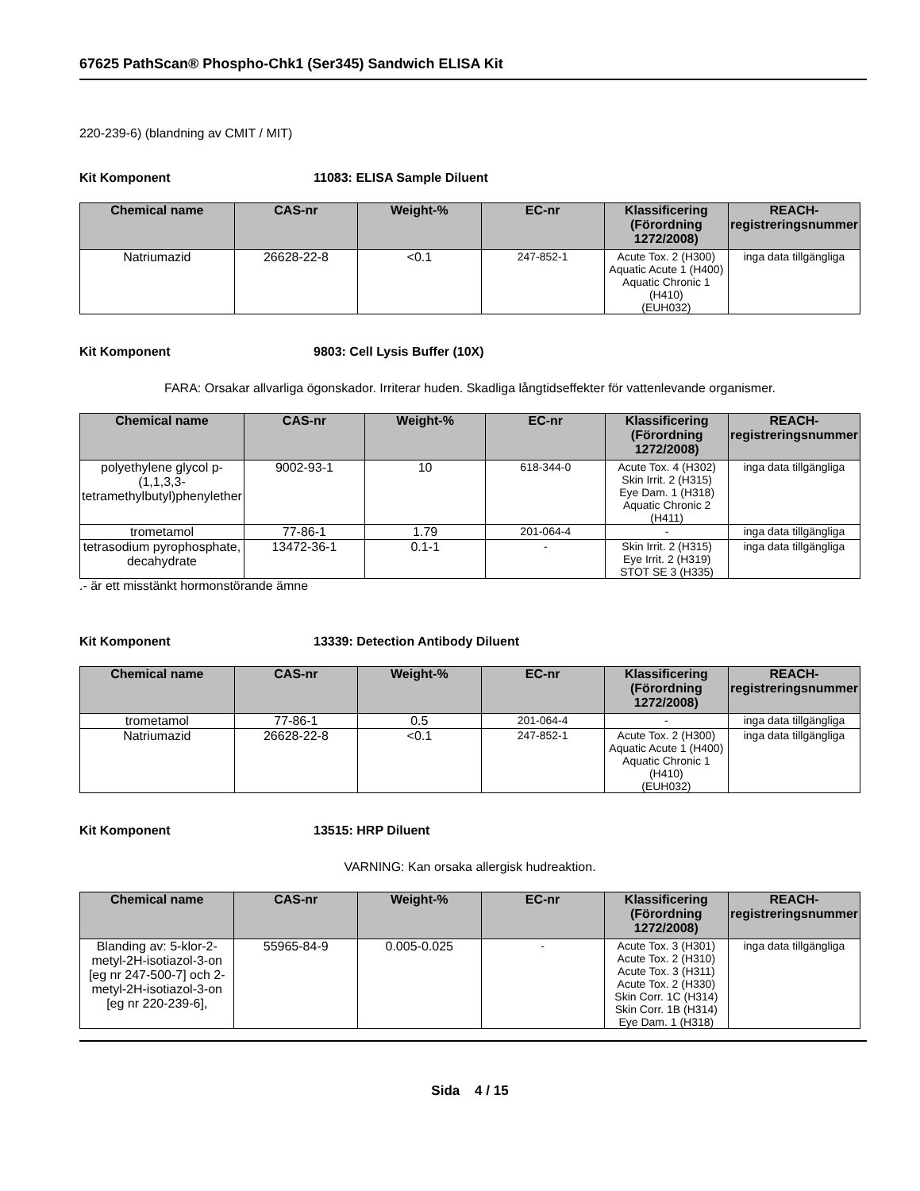67625 PathScan® Phospho-Chk1 (Ser345) Sandwich ELISA Kit
220-239-6) (blandning av CMIT / MIT)
Kit Komponent 11083: ELISA Sample Diluent
| Chemical name | CAS-nr | Weight-% | EC-nr | Klassificering (Förordning 1272/2008) | REACH-registreringsnummer |
| --- | --- | --- | --- | --- | --- |
| Natriumazid | 26628-22-8 | <0.1 | 247-852-1 | Acute Tox. 2 (H300) Aquatic Acute 1 (H400) Aquatic Chronic 1 (H410) (EUH032) | inga data tillgängliga |
Kit Komponent 9803: Cell Lysis Buffer (10X)
FARA: Orsakar allvarliga ögonskador. Irriterar huden. Skadliga långtidseffekter för vattenlevande organismer.
| Chemical name | CAS-nr | Weight-% | EC-nr | Klassificering (Förordning 1272/2008) | REACH-registreringsnummer |
| --- | --- | --- | --- | --- | --- |
| polyethylene glycol p-(1,1,3,3-tetramethylbutyl)phenylether | 9002-93-1 | 10 | 618-344-0 | Acute Tox. 4 (H302) Skin Irrit. 2 (H315) Eye Dam. 1 (H318) Aquatic Chronic 2 (H411) | inga data tillgängliga |
| trometamol | 77-86-1 | 1.79 | 201-064-4 | - | inga data tillgängliga |
| tetrasodium pyrophosphate, decahydrate | 13472-36-1 | 0.1-1 | - | Skin Irrit. 2 (H315) Eye Irrit. 2 (H319) STOT SE 3 (H335) | inga data tillgängliga |
.- är ett misstänkt hormonstörande ämne
Kit Komponent 13339: Detection Antibody Diluent
| Chemical name | CAS-nr | Weight-% | EC-nr | Klassificering (Förordning 1272/2008) | REACH-registreringsnummer |
| --- | --- | --- | --- | --- | --- |
| trometamol | 77-86-1 | 0.5 | 201-064-4 | - | inga data tillgängliga |
| Natriumazid | 26628-22-8 | <0.1 | 247-852-1 | Acute Tox. 2 (H300) Aquatic Acute 1 (H400) Aquatic Chronic 1 (H410) (EUH032) | inga data tillgängliga |
Kit Komponent 13515: HRP Diluent
VARNING: Kan orsaka allergisk hudreaktion.
| Chemical name | CAS-nr | Weight-% | EC-nr | Klassificering (Förordning 1272/2008) | REACH-registreringsnummer |
| --- | --- | --- | --- | --- | --- |
| Blanding av: 5-klor-2-metyl-2H-isotiazol-3-on [eg nr 247-500-7] och 2-metyl-2H-isotiazol-3-on [eg nr 220-239-6], | 55965-84-9 | 0.005-0.025 | - | Acute Tox. 3 (H301) Acute Tox. 2 (H310) Acute Tox. 3 (H311) Acute Tox. 2 (H330) Skin Corr. 1C (H314) Skin Corr. 1B (H314) Eye Dam. 1 (H318) | inga data tillgängliga |
Sida 4 / 15